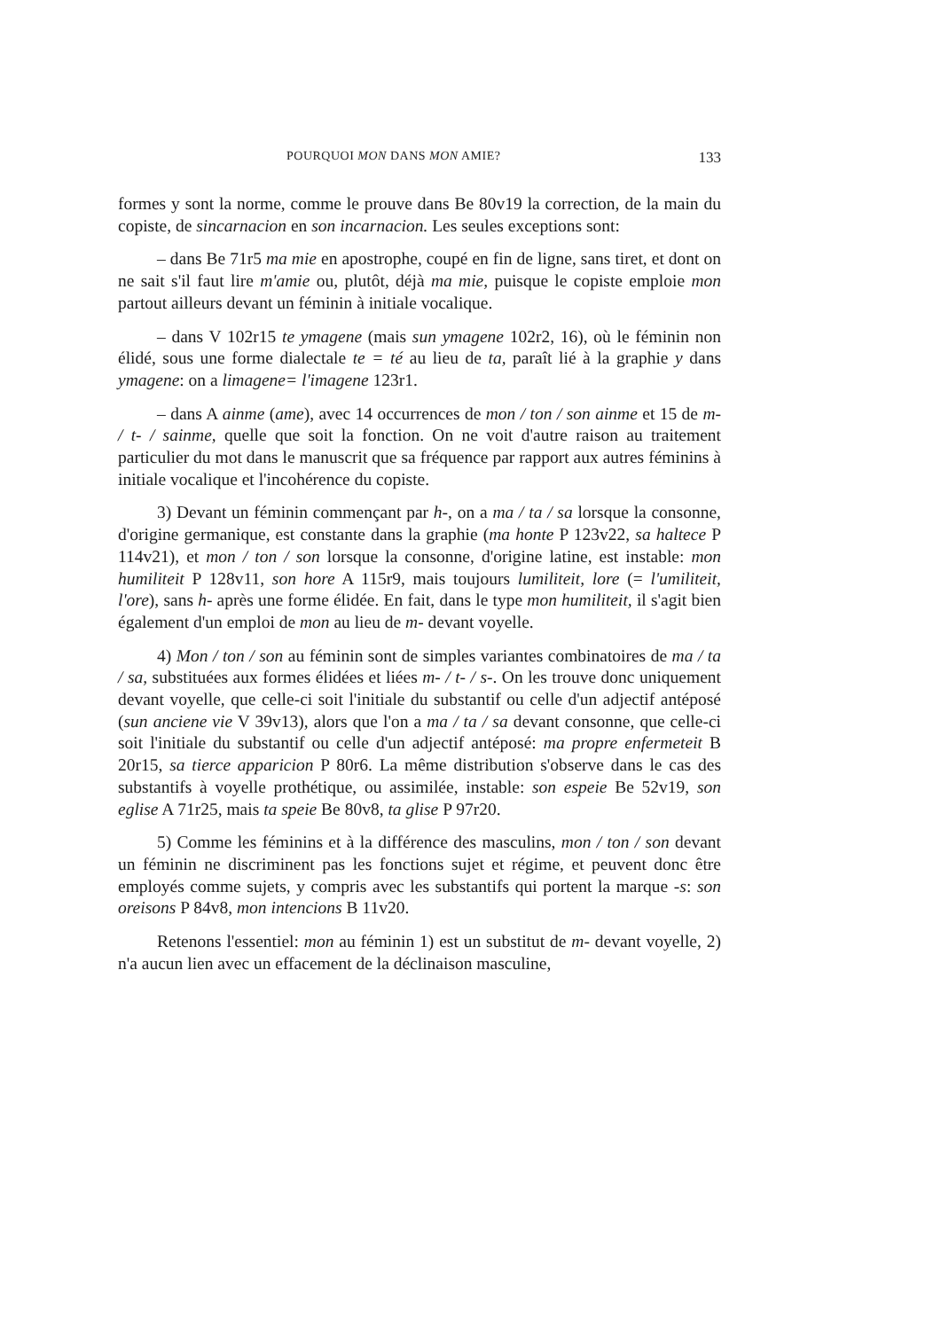POURQUOI MON DANS MON AMIE? 133
formes y sont la norme, comme le prouve dans Be 80v19 la correction, de la main du copiste, de sincarnacion en son incarnacion. Les seules exceptions sont:
– dans Be 71r5 ma mie en apostrophe, coupé en fin de ligne, sans tiret, et dont on ne sait s'il faut lire m'amie ou, plutôt, déjà ma mie, puisque le copiste emploie mon partout ailleurs devant un féminin à initiale vocalique.
– dans V 102r15 te ymagene (mais sun ymagene 102r2, 16), où le féminin non élidé, sous une forme dialectale te = té au lieu de ta, paraît lié à la graphie y dans ymagene: on a limagene= l'imagene 123r1.
– dans A ainme (ame), avec 14 occurrences de mon / ton / son ainme et 15 de m- / t- / sainme, quelle que soit la fonction. On ne voit d'autre raison au traitement particulier du mot dans le manuscrit que sa fréquence par rapport aux autres féminins à initiale vocalique et l'incohérence du copiste.
3) Devant un féminin commençant par h-, on a ma / ta / sa lorsque la consonne, d'origine germanique, est constante dans la graphie (ma honte P 123v22, sa haltece P 114v21), et mon / ton / son lorsque la consonne, d'origine latine, est instable: mon humiliteit P 128v11, son hore A 115r9, mais toujours lumiliteit, lore (= l'umiliteit, l'ore), sans h- après une forme élidée. En fait, dans le type mon humiliteit, il s'agit bien également d'un emploi de mon au lieu de m- devant voyelle.
4) Mon / ton / son au féminin sont de simples variantes combinatoires de ma / ta / sa, substituées aux formes élidées et liées m- / t- / s-. On les trouve donc uniquement devant voyelle, que celle-ci soit l'initiale du substantif ou celle d'un adjectif antéposé (sun anciene vie V 39v13), alors que l'on a ma / ta / sa devant consonne, que celle-ci soit l'initiale du substantif ou celle d'un adjectif antéposé: ma propre enfermeteit B 20r15, sa tierce apparicion P 80r6. La même distribution s'observe dans le cas des substantifs à voyelle prothétique, ou assimilée, instable: son espeie Be 52v19, son eglise A 71r25, mais ta speie Be 80v8, ta glise P 97r20.
5) Comme les féminins et à la différence des masculins, mon / ton / son devant un féminin ne discriminent pas les fonctions sujet et régime, et peuvent donc être employés comme sujets, y compris avec les substantifs qui portent la marque -s: son oreisons P 84v8, mon intencions B 11v20.
Retenons l'essentiel: mon au féminin 1) est un substitut de m- devant voyelle, 2) n'a aucun lien avec un effacement de la déclinaison masculine,